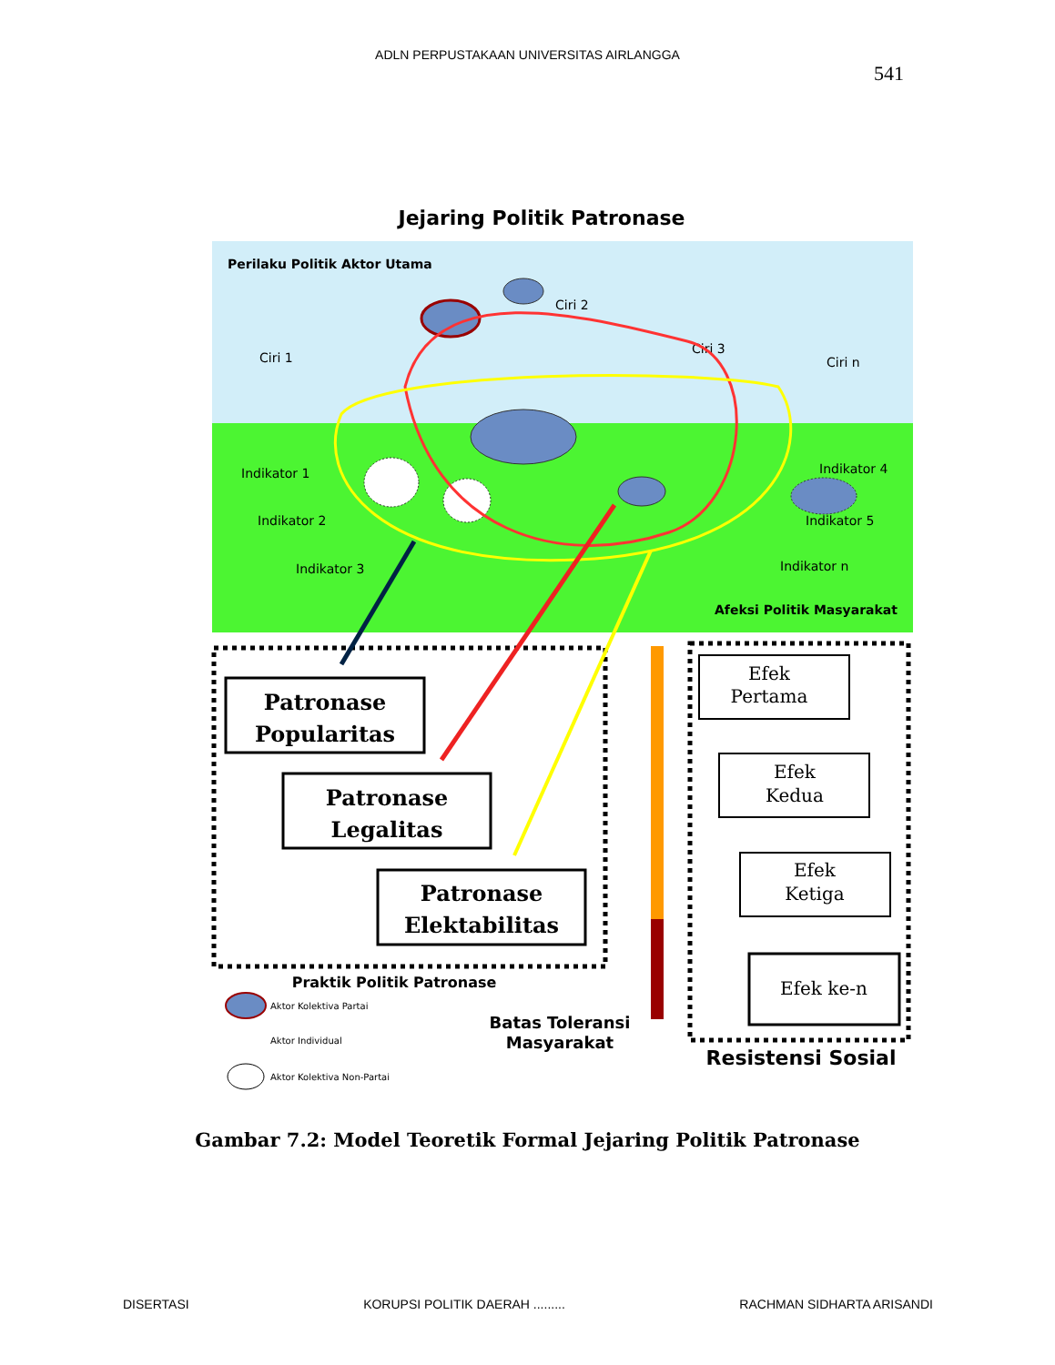ADLN PERPUSTAKAAN UNIVERSITAS AIRLANGGA
541
Jejaring Politik Patronase
Perilaku Politik Aktor Utama
Ciri 2
Ciri 1
Ciri 3
Ciri n
Indikator 1
Indikator 2
Indikator 3
Indikator 4
Indikator 5
Indikator n
Afeksi Politik Masyarakat
Patronase
Popularitas
Patronase
Legalitas
Patronase
Elektabilitas
Praktik Politik Patronase
Batas Toleransi
Masyarakat
Efek
Pertama
Efek
Kedua
Efek
Ketiga
Efek ke-n
Resistensi Sosial
Aktor Kolektiva Partai
Aktor Individual
Aktor Kolektiva Non-Partai
Gambar 7.2: Model Teoretik Formal Jejaring Politik Patronase
DISERTASI KORUPSI POLITIK DAERAH ......... RACHMAN SIDHARTA ARISANDI